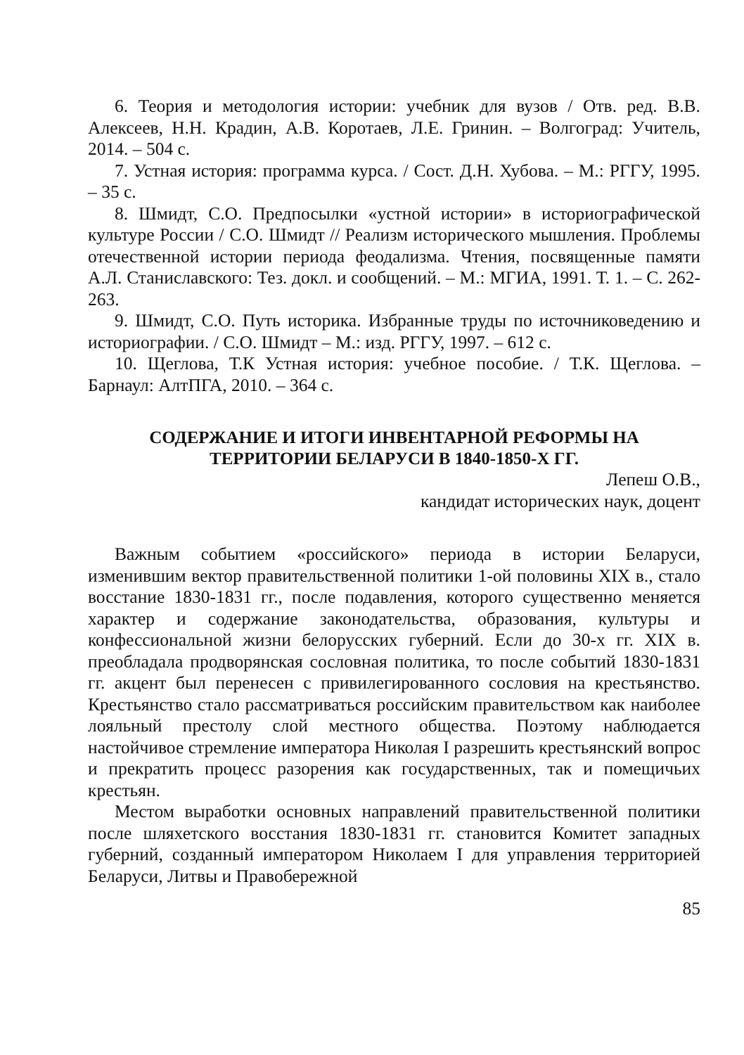6. Теория и методология истории: учебник для вузов / Отв. ред. В.В. Алексеев, Н.Н. Крадин, А.В. Коротаев, Л.Е. Гринин. – Волгоград: Учитель, 2014. – 504 с.
7. Устная история: программа курса. / Сост. Д.Н. Хубова. – М.: РГГУ, 1995. – 35 с.
8. Шмидт, С.О. Предпосылки «устной истории» в историографической культуре России / С.О. Шмидт // Реализм исторического мышления. Проблемы отечественной истории периода феодализма. Чтения, посвященные памяти А.Л. Станиславского: Тез. докл. и сообщений. – М.: МГИА, 1991. Т. 1. – С. 262-263.
9. Шмидт, С.О. Путь историка. Избранные труды по источниковедению и историографии. / С.О. Шмидт – М.: изд. РГГУ, 1997. – 612 с.
10. Щеглова, Т.К Устная история: учебное пособие. / Т.К. Щеглова. – Барнаул: АлтПГА, 2010. – 364 с.
СОДЕРЖАНИЕ И ИТОГИ ИНВЕНТАРНОЙ РЕФОРМЫ НА ТЕРРИТОРИИ БЕЛАРУСИ В 1840-1850-Х ГГ.
Лепеш О.В.,
кандидат исторических наук, доцент
Важным событием «российского» периода в истории Беларуси, изменившим вектор правительственной политики 1-ой половины XIX в., стало восстание 1830-1831 гг., после подавления, которого существенно меняется характер и содержание законодательства, образования, культуры и конфессиональной жизни белорусских губерний. Если до 30-х гг. XIX в. преобладала продворянская сословная политика, то после событий 1830-1831 гг. акцент был перенесен с привилегированного сословия на крестьянство. Крестьянство стало рассматриваться российским правительством как наиболее лояльный престолу слой местного общества. Поэтому наблюдается настойчивое стремление императора Николая I разрешить крестьянский вопрос и прекратить процесс разорения как государственных, так и помещичьих крестьян.
Местом выработки основных направлений правительственной политики после шляхетского восстания 1830-1831 гг. становится Комитет западных губерний, созданный императором Николаем I для управления территорией Беларуси, Литвы и Правобережной
85